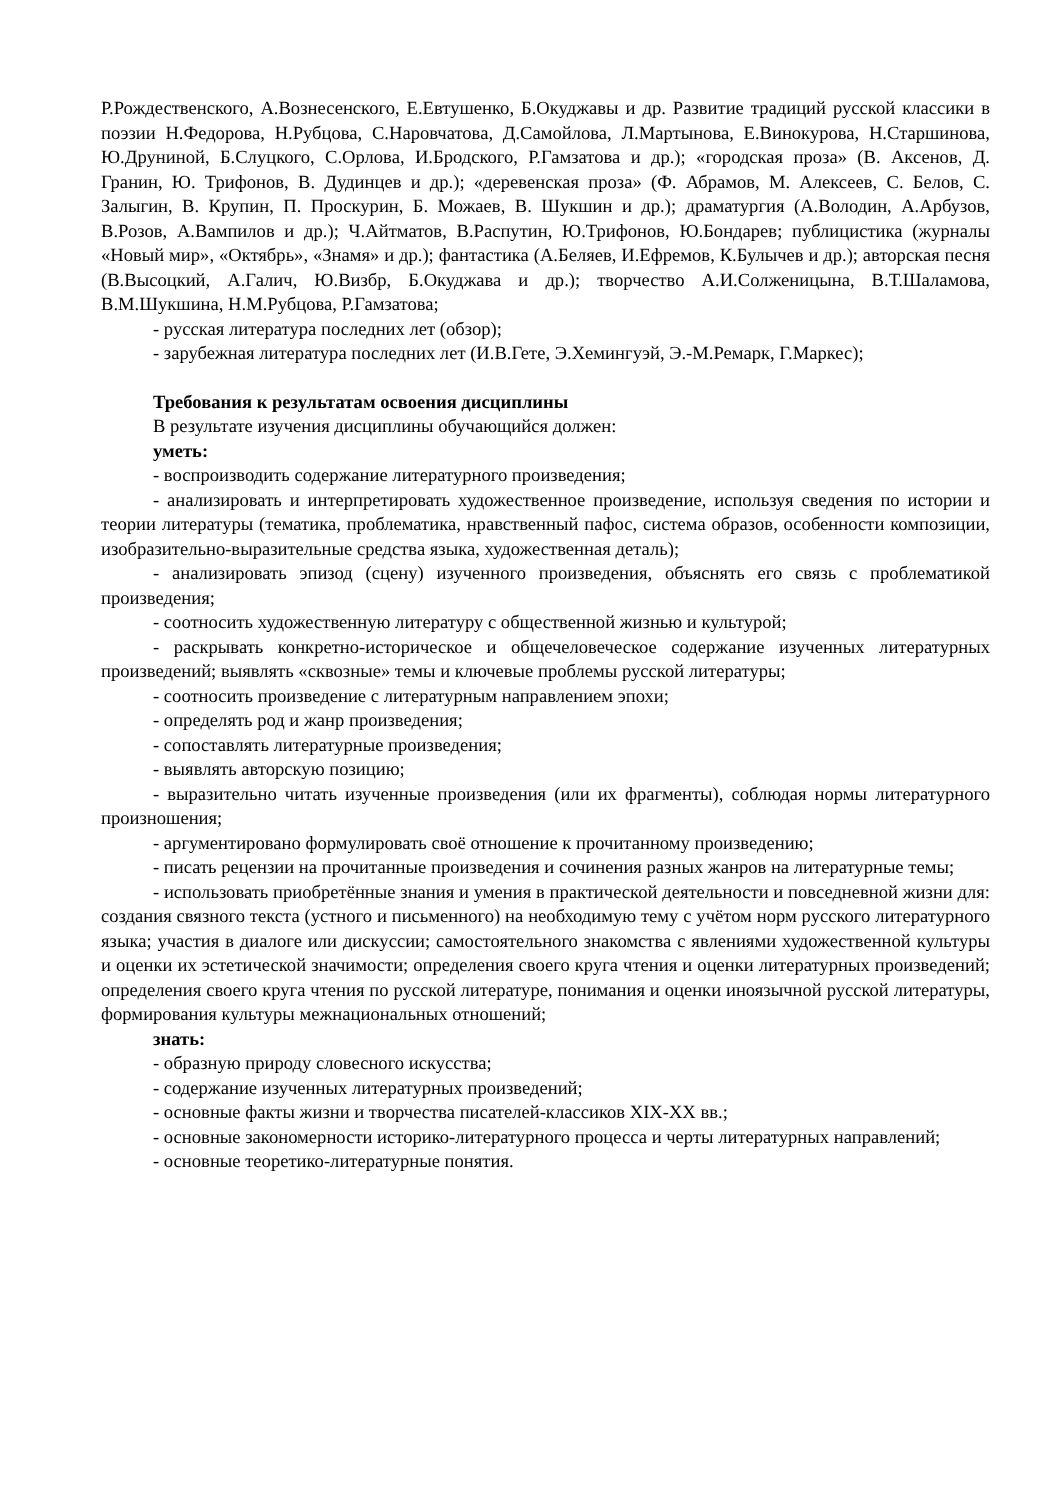Р.Рождественского, А.Вознесенского, Е.Евтушенко, Б.Окуджавы и др. Развитие традиций русской классики в поэзии Н.Федорова, Н.Рубцова, С.Наровчатова, Д.Самойлова, Л.Мартынова, Е.Винокурова, Н.Старшинова, Ю.Друниной, Б.Слуцкого, С.Орлова, И.Бродского, Р.Гамзатова и др.); «городская проза» (В. Аксенов, Д. Гранин, Ю. Трифонов, В. Дудинцев и др.); «деревенская проза» (Ф. Абрамов, М. Алексеев, С. Белов, С. Залыгин, В. Крупин, П. Проскурин, Б. Можаев, В. Шукшин и др.); драматургия (А.Володин, А.Арбузов, В.Розов, А.Вампилов и др.); Ч.Айтматов, В.Распутин, Ю.Трифонов, Ю.Бондарев; публицистика (журналы «Новый мир», «Октябрь», «Знамя» и др.); фантастика (А.Беляев, И.Ефремов, К.Булычев и др.); авторская песня (В.Высоцкий, А.Галич, Ю.Визбр, Б.Окуджава и др.); творчество А.И.Солженицына, В.Т.Шаламова, В.М.Шукшина, Н.М.Рубцова, Р.Гамзатова;
- русская литература последних лет (обзор);
- зарубежная литература последних лет (И.В.Гете, Э.Хемингуэй, Э.-М.Ремарк, Г.Маркес);
Требования к результатам освоения дисциплины
В результате изучения дисциплины обучающийся должен:
уметь:
- воспроизводить содержание литературного произведения;
- анализировать и интерпретировать художественное произведение, используя сведения по истории и теории литературы (тематика, проблематика, нравственный пафос, система образов, особенности композиции, изобразительно-выразительные средства языка, художественная деталь);
- анализировать эпизод (сцену) изученного произведения, объяснять его связь с проблематикой произведения;
- соотносить художественную литературу с общественной жизнью и культурой;
- раскрывать конкретно-историческое и общечеловеческое содержание изученных литературных произведений; выявлять «сквозные» темы и ключевые проблемы русской литературы;
- соотносить произведение с литературным направлением эпохи;
- определять род и жанр произведения;
- сопоставлять литературные произведения;
- выявлять авторскую позицию;
- выразительно читать изученные произведения (или их фрагменты), соблюдая нормы литературного произношения;
- аргументировано формулировать своё отношение к прочитанному произведению;
- писать рецензии на прочитанные произведения и сочинения разных жанров на литературные темы;
- использовать приобретённые знания и умения в практической деятельности и повседневной жизни для: создания связного текста (устного и письменного) на необходимую тему с учётом норм русского литературного языка; участия в диалоге или дискуссии; самостоятельного знакомства с явлениями художественной культуры и оценки их эстетической значимости; определения своего круга чтения и оценки литературных произведений; определения своего круга чтения по русской литературе, понимания и оценки иноязычной русской литературы, формирования культуры межнациональных отношений;
знать:
- образную природу словесного искусства;
- содержание изученных литературных произведений;
- основные факты жизни и творчества писателей-классиков XIX-XX вв.;
- основные закономерности историко-литературного процесса и черты литературных направлений;
- основные теоретико-литературные понятия.